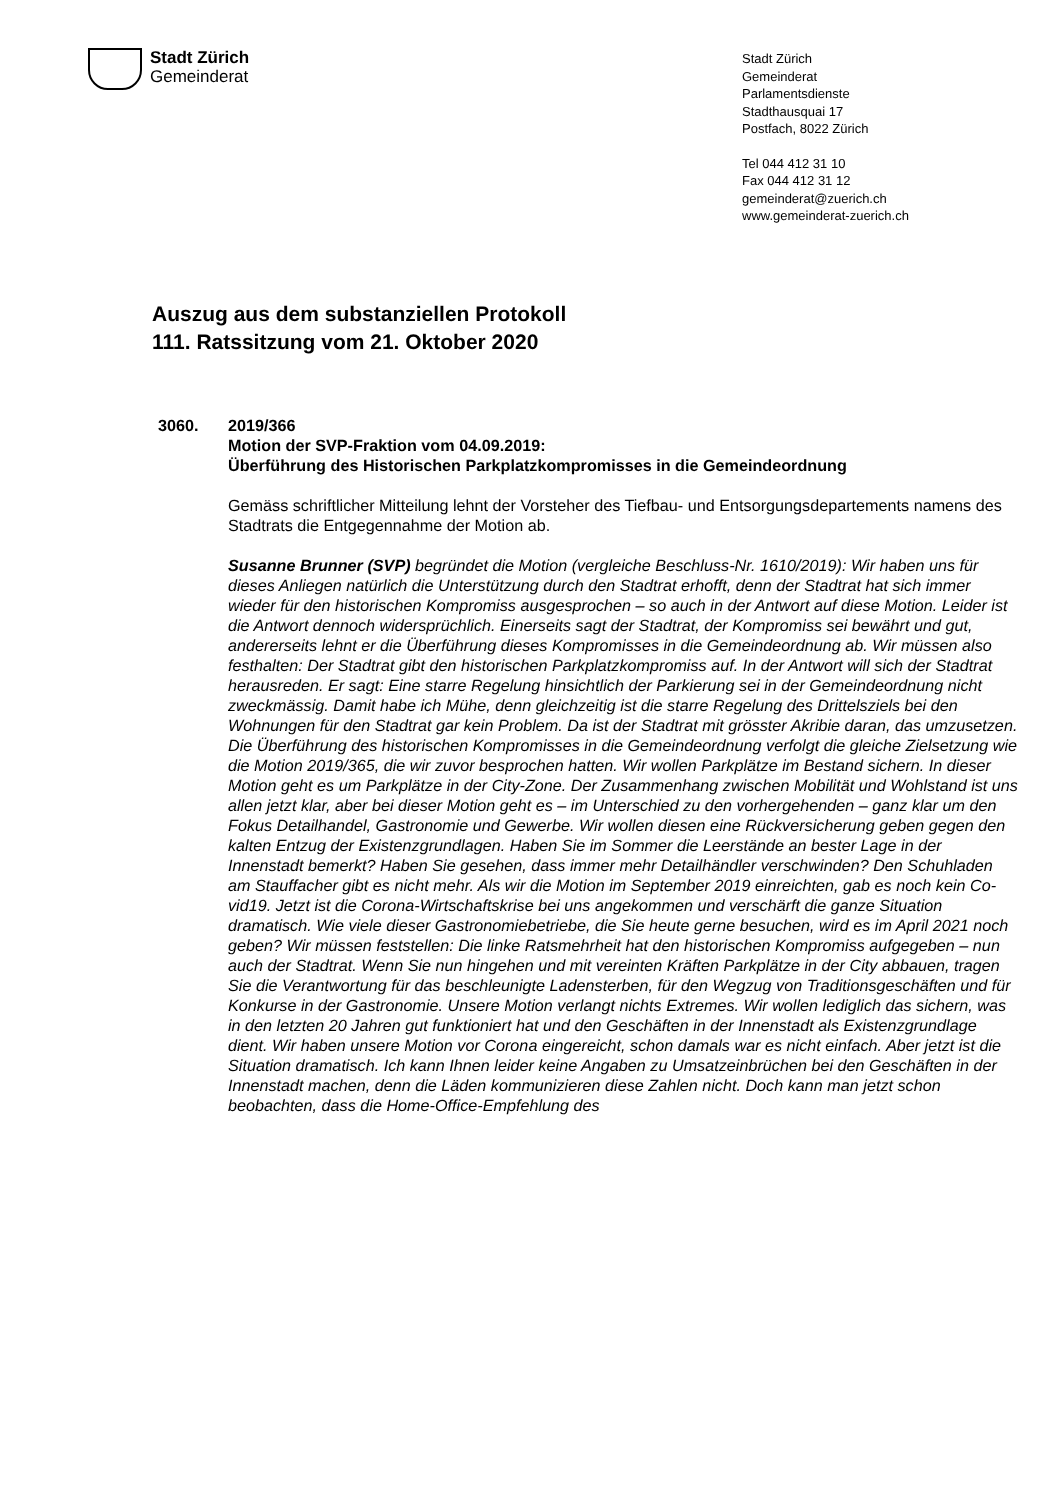Stadt Zürich
Gemeinderat
Stadt Zürich
Gemeinderat
Parlamentsdienste
Stadthausquai 17
Postfach, 8022 Zürich
Tel 044 412 31 10
Fax 044 412 31 12
gemeinderat@zuerich.ch
www.gemeinderat-zuerich.ch
Auszug aus dem substanziellen Protokoll
111. Ratssitzung vom 21. Oktober 2020
3060.
2019/366
Motion der SVP-Fraktion vom 04.09.2019:
Überführung des Historischen Parkplatzkompromisses in die Gemeindeordnung
Gemäss schriftlicher Mitteilung lehnt der Vorsteher des Tiefbau- und Entsorgungsdepar­tements namens des Stadtrats die Entgegennahme der Motion ab.
Susanne Brunner (SVP) begründet die Motion (vergleiche Beschluss-Nr. 1610/2019): Wir haben uns für dieses Anliegen natürlich die Unterstützung durch den Stadtrat erhofft, denn der Stadtrat hat sich immer wieder für den historischen Kompromiss ausgespro­chen – so auch in der Antwort auf diese Motion. Leider ist die Antwort dennoch wider­sprüchlich. Einerseits sagt der Stadtrat, der Kompromiss sei bewährt und gut, anderer­seits lehnt er die Überführung dieses Kompromisses in die Gemeindeordnung ab. Wir müssen also festhalten: Der Stadtrat gibt den historischen Parkplatzkompromiss auf. In der Antwort will sich der Stadtrat herausreden. Er sagt: Eine starre Regelung hinsichtlich der Parkierung sei in der Gemeindeordnung nicht zweckmässig. Damit habe ich Mühe, denn gleichzeitig ist die starre Regelung des Drittelsziels bei den Wohnungen für den Stadtrat gar kein Problem. Da ist der Stadtrat mit grösster Akribie daran, das umzuset­zen. Die Überführung des historischen Kompromisses in die Gemeindeordnung verfolgt die gleiche Zielsetzung wie die Motion 2019/365, die wir zuvor besprochen hatten. Wir wollen Parkplätze im Bestand sichern. In dieser Motion geht es um Parkplätze in der City-Zone. Der Zusammenhang zwischen Mobilität und Wohlstand ist uns allen jetzt klar, aber bei dieser Motion geht es – im Unterschied zu den vorhergehenden – ganz klar um den Fokus Detailhandel, Gastronomie und Gewerbe. Wir wollen diesen eine Rückversi­cherung geben gegen den kalten Entzug der Existenzgrundlagen. Haben Sie im Som­mer die Leerstände an bester Lage in der Innenstadt bemerkt? Haben Sie gesehen, dass immer mehr Detailhändler verschwinden? Den Schuhladen am Stauffacher gibt es nicht mehr. Als wir die Motion im September 2019 einreichten, gab es noch kein Co­vid19. Jetzt ist die Corona-Wirtschaftskrise bei uns angekommen und verschärft die ganze Situation dramatisch. Wie viele dieser Gastronomiebetriebe, die Sie heute gerne besuchen, wird es im April 2021 noch geben? Wir müssen feststellen: Die linke Rats­mehrheit hat den historischen Kompromiss aufgegeben – nun auch der Stadtrat. Wenn Sie nun hingehen und mit vereinten Kräften Parkplätze in der City abbauen, tragen Sie die Verantwortung für das beschleunigte Ladensterben, für den Wegzug von Traditions­geschäften und für Konkurse in der Gastronomie. Unsere Motion verlangt nichts Extre­mes. Wir wollen lediglich das sichern, was in den letzten 20 Jahren gut funktioniert hat und den Geschäften in der Innenstadt als Existenzgrundlage dient. Wir haben unsere Motion vor Corona eingereicht, schon damals war es nicht einfach. Aber jetzt ist die Situ­ation dramatisch. Ich kann Ihnen leider keine Angaben zu Umsatzeinbrüchen bei den Geschäften in der Innenstadt machen, denn die Läden kommunizieren diese Zahlen nicht. Doch kann man jetzt schon beobachten, dass die Home-Office-Empfehlung des